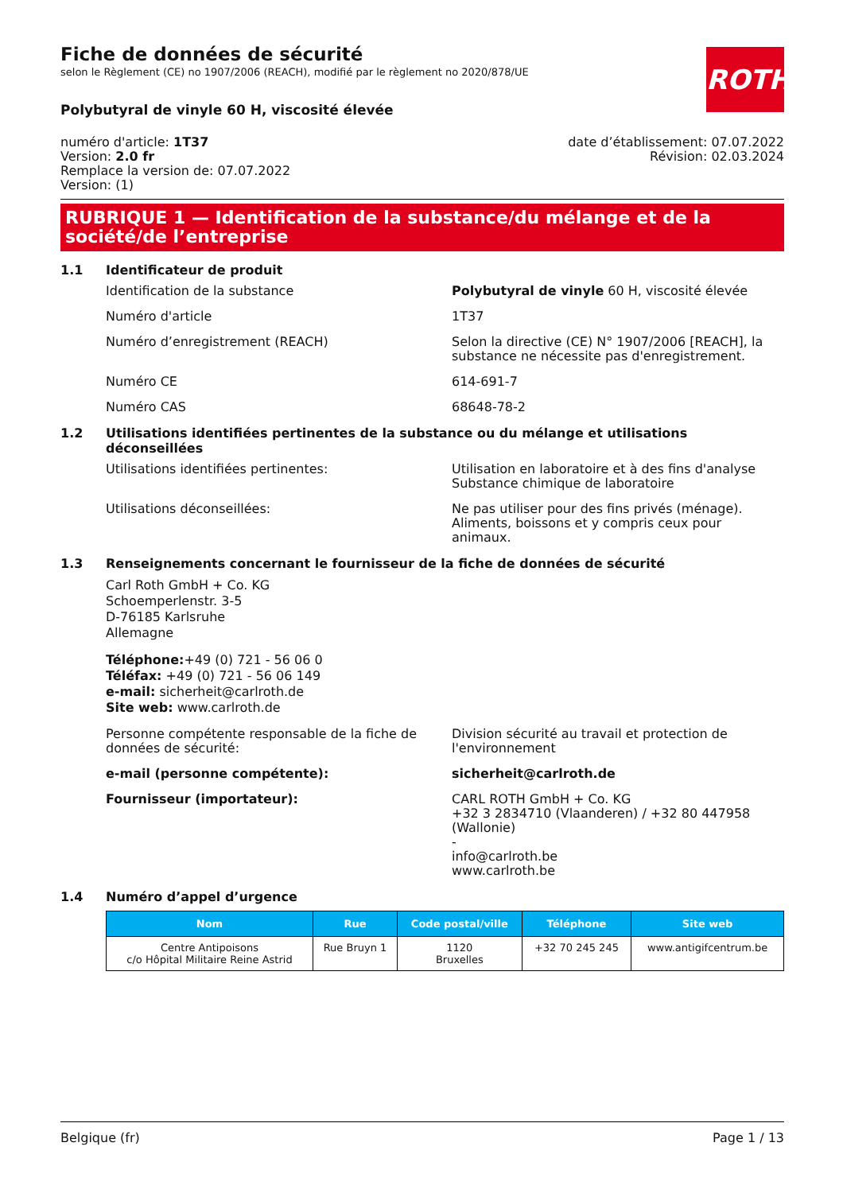ROTH
Fiche de données de sécurité
selon le Règlement (CE) no 1907/2006 (REACH), modifié par le règlement no 2020/878/UE
Polybutyral de vinyle 60 H, viscosité élevée
numéro d'article: 1T37
Version: 2.0 fr
Remplace la version de: 07.07.2022
Version: (1)
date d’établissement: 07.07.2022
Révision: 02.03.2024
RUBRIQUE 1 — Identification de la substance/du mélange et de la société/de l’entreprise
1.1 Identificateur de produit
Identification de la substance Polybutyral de vinyle 60 H, viscosité élevée
Numéro d'article 1T37
Numéro d’enregistrement (REACH) Selon la directive (CE) N° 1907/2006 [REACH], la substance ne nécessite pas d'enregistrement.
Numéro CE 614-691-7
Numéro CAS 68648-78-2
1.2 Utilisations identifiées pertinentes de la substance ou du mélange et utilisations déconseillées
Utilisations identifiées pertinentes: Utilisation en laboratoire et à des fins d'analyse
Substance chimique de laboratoire
Utilisations déconseillées: Ne pas utiliser pour des fins privés (ménage). Aliments, boissons et y compris ceux pour animaux.
1.3 Renseignements concernant le fournisseur de la fiche de données de sécurité
Carl Roth GmbH + Co. KG
Schoemperlenstr. 3-5
D-76185 Karlsruhe
Allemagne
Téléphone:+49 (0) 721 - 56 06 0
Téléfax: +49 (0) 721 - 56 06 149
e-mail: sicherheit@carlroth.de
Site web: www.carlroth.de
Personne compétente responsable de la fiche de données de sécurité:
Division sécurité au travail et protection de l'environnement
e-mail (personne compétente): sicherheit@carlroth.de
Fournisseur (importateur): CARL ROTH GmbH + Co. KG
+32 3 2834710 (Vlaanderen) / +32 80 447958 (Wallonie)
-
info@carlroth.be
www.carlroth.be
1.4 Numéro d’appel d’urgence
| Nom | Rue | Code postal/ville | Téléphone | Site web |
| --- | --- | --- | --- | --- |
| Centre Antipoisons c/o Hôpital Militaire Reine Astrid | Rue Bruyn 1 | 1120 Bruxelles | +32 70 245 245 | www.antigifcentrum.be |
Belgique (fr) Page 1 / 13